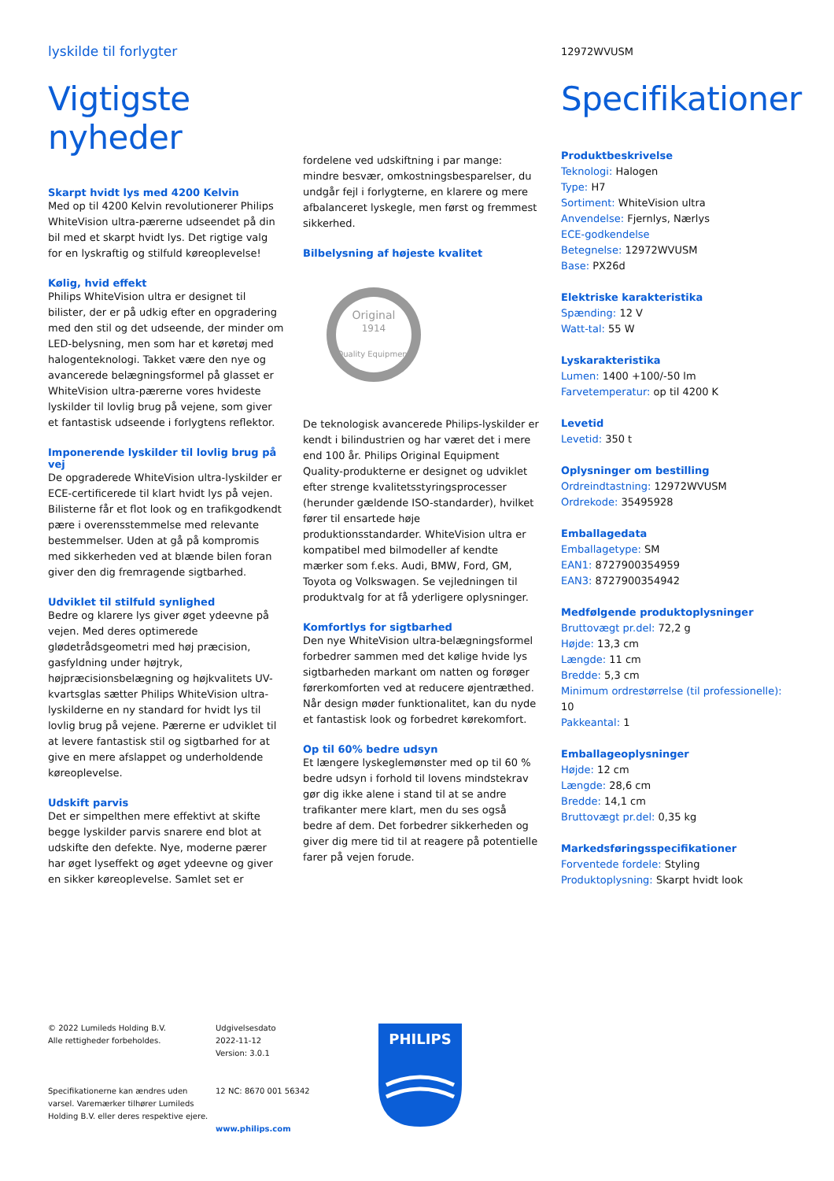lyskilde til forlygter
12972WVUSM
Vigtigste nyheder
Skarpt hvidt lys med 4200 Kelvin
Med op til 4200 Kelvin revolutionerer Philips WhiteVision ultra-pærerne udseendet på din bil med et skarpt hvidt lys. Det rigtige valg for en lyskraftig og stilfuld køreoplevelse!
Kølig, hvid effekt
Philips WhiteVision ultra er designet til bilister, der er på udkig efter en opgradering med den stil og det udseende, der minder om LED-belysning, men som har et køretøj med halogenteknologi. Takket være den nye og avancerede belægningsformel på glasset er WhiteVision ultra-pærerne vores hvideste lyskilder til lovlig brug på vejene, som giver et fantastisk udseende i forlygtens reflektor.
Imponerende lyskilder til lovlig brug på vej
De opgraderede WhiteVision ultra-lyskilder er ECE-certificerede til klart hvidt lys på vejen. Bilisterne får et flot look og en trafikgodkendt pære i overensstemmelse med relevante bestemmelser. Uden at gå på kompromis med sikkerheden ved at blænde bilen foran giver den dig fremragende sigtbarhed.
Udviklet til stilfuld synlighed
Bedre og klarere lys giver øget ydeevne på vejen. Med deres optimerede glødetrådsgeometri med høj præcision, gasfyldning under højtryk, højpræcisionsbelægning og højkvalitets UV-kvartsglas sætter Philips WhiteVision ultra-lyskilderne en ny standard for hvidt lys til lovlig brug på vejene. Pærerne er udviklet til at levere fantastisk stil og sigtbarhed for at give en mere afslappet og underholdende køreoplevelse.
Udskift parvis
Det er simpelthen mere effektivt at skifte begge lyskilder parvis snarere end blot at udskifte den defekte. Nye, moderne pærer har øget lyseffekt og øget ydeevne og giver en sikker køreoplevelse. Samlet set er
fordelene ved udskiftning i par mange: mindre besvær, omkostningsbesparelser, du undgår fejl i forlygterne, en klarere og mere afbalanceret lyskegle, men først og fremmest sikkerhed.
Bilbelysning af højeste kvalitet
Original
1914
Quality Equipment
De teknologisk avancerede Philips-lyskilder er kendt i bilindustrien og har været det i mere end 100 år. Philips Original Equipment Quality-produkterne er designet og udviklet efter strenge kvalitetsstyringsprocesser (herunder gældende ISO-standarder), hvilket fører til ensartede høje produktionsstandarder. WhiteVision ultra er kompatibel med bilmodeller af kendte mærker som f.eks. Audi, BMW, Ford, GM, Toyota og Volkswagen. Se vejledningen til produktvalg for at få yderligere oplysninger.
Komfortlys for sigtbarhed
Den nye WhiteVision ultra-belægningsformel forbedrer sammen med det kølige hvide lys sigtbarheden markant om natten og forøger førerkomforten ved at reducere øjentræthed. Når design møder funktionalitet, kan du nyde et fantastisk look og forbedret kørekomfort.
Op til 60% bedre udsyn
Et længere lyskeglemønster med op til 60 % bedre udsyn i forhold til lovens mindstekrav gør dig ikke alene i stand til at se andre trafikanter mere klart, men du ses også bedre af dem. Det forbedrer sikkerheden og giver dig mere tid til at reagere på potentielle farer på vejen forude.
Specifikationer
Produktbeskrivelse
Teknologi: Halogen
Type: H7
Sortiment: WhiteVision ultra
Anvendelse: Fjernlys, Nærlys
ECE-godkendelse
Betegnelse: 12972WVUSM
Base: PX26d
Elektriske karakteristika
Spænding: 12 V
Watt-tal: 55 W
Lyskarakteristika
Lumen: 1400 +100/-50 lm
Farvetemperatur: op til 4200 K
Levetid
Levetid: 350 t
Oplysninger om bestilling
Ordreindtastning: 12972WVUSM
Ordrekode: 35495928
Emballagedata
Emballagetype: SM
EAN1: 8727900354959
EAN3: 8727900354942
Medfølgende produktoplysninger
Bruttovægt pr.del: 72,2 g
Højde: 13,3 cm
Længde: 11 cm
Bredde: 5,3 cm
Minimum ordrestørrelse (til professionelle): 10
Pakkeantal: 1
Emballageoplysninger
Højde: 12 cm
Længde: 28,6 cm
Bredde: 14,1 cm
Bruttovægt pr.del: 0,35 kg
Markedsføringsspecifikationer
Forventede fordele: Styling
Produktoplysning: Skarpt hvidt look
© 2022 Lumileds Holding B.V.
Alle rettigheder forbeholdes.
Specifikationerne kan ændres uden varsel. Varemærker tilhører Lumileds Holding B.V. eller deres respektive ejere.
Udgivelsesdato
2022-11-12
Version: 3.0.1
12 NC: 8670 001 56342
www.philips.com
PHILIPS